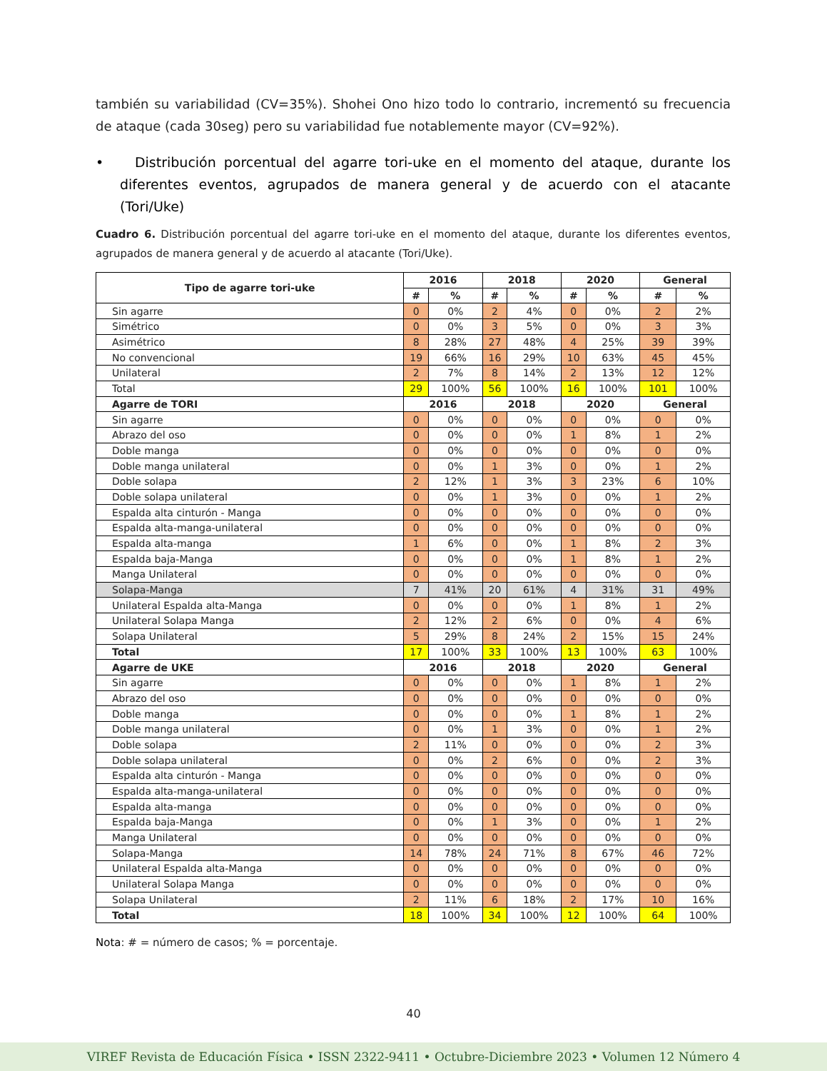también su variabilidad (CV=35%). Shohei Ono hizo todo lo contrario, incrementó su frecuencia de ataque (cada 30seg) pero su variabilidad fue notablemente mayor (CV=92%).
• Distribución porcentual del agarre tori-uke en el momento del ataque, durante los diferentes eventos, agrupados de manera general y de acuerdo con el atacante (Tori/Uke)
Cuadro 6. Distribución porcentual del agarre tori-uke en el momento del ataque, durante los diferentes eventos, agrupados de manera general y de acuerdo al atacante (Tori/Uke).
| Tipo de agarre tori-uke | 2016 | | 2018 | | 2020 | | General | |
| --- | --- | --- | --- | --- | --- | --- | --- | --- |
| | # | % | # | % | # | % | # | % |
| Sin agarre | 0 | 0% | 2 | 4% | 0 | 0% | 2 | 2% |
| Simétrico | 0 | 0% | 3 | 5% | 0 | 0% | 3 | 3% |
| Asimétrico | 8 | 28% | 27 | 48% | 4 | 25% | 39 | 39% |
| No convencional | 19 | 66% | 16 | 29% | 10 | 63% | 45 | 45% |
| Unilateral | 2 | 7% | 8 | 14% | 2 | 13% | 12 | 12% |
| Total | 29 | 100% | 56 | 100% | 16 | 100% | 101 | 100% |
| Agarre de TORI | 2016 | | 2018 | | 2020 | | General | |
| Sin agarre | 0 | 0% | 0 | 0% | 0 | 0% | 0 | 0% |
| Abrazo del oso | 0 | 0% | 0 | 0% | 1 | 8% | 1 | 2% |
| Doble manga | 0 | 0% | 0 | 0% | 0 | 0% | 0 | 0% |
| Doble manga unilateral | 0 | 0% | 1 | 3% | 0 | 0% | 1 | 2% |
| Doble solapa | 2 | 12% | 1 | 3% | 3 | 23% | 6 | 10% |
| Doble solapa unilateral | 0 | 0% | 1 | 3% | 0 | 0% | 1 | 2% |
| Espalda alta cinturón - Manga | 0 | 0% | 0 | 0% | 0 | 0% | 0 | 0% |
| Espalda alta-manga-unilateral | 0 | 0% | 0 | 0% | 0 | 0% | 0 | 0% |
| Espalda alta-manga | 1 | 6% | 0 | 0% | 1 | 8% | 2 | 3% |
| Espalda baja-Manga | 0 | 0% | 0 | 0% | 1 | 8% | 1 | 2% |
| Manga Unilateral | 0 | 0% | 0 | 0% | 0 | 0% | 0 | 0% |
| Solapa-Manga | 7 | 41% | 20 | 61% | 4 | 31% | 31 | 49% |
| Unilateral Espalda alta-Manga | 0 | 0% | 0 | 0% | 1 | 8% | 1 | 2% |
| Unilateral Solapa Manga | 2 | 12% | 2 | 6% | 0 | 0% | 4 | 6% |
| Solapa Unilateral | 5 | 29% | 8 | 24% | 2 | 15% | 15 | 24% |
| Total | 17 | 100% | 33 | 100% | 13 | 100% | 63 | 100% |
| Agarre de UKE | 2016 | | 2018 | | 2020 | | General | |
| Sin agarre | 0 | 0% | 0 | 0% | 1 | 8% | 1 | 2% |
| Abrazo del oso | 0 | 0% | 0 | 0% | 0 | 0% | 0 | 0% |
| Doble manga | 0 | 0% | 0 | 0% | 1 | 8% | 1 | 2% |
| Doble manga unilateral | 0 | 0% | 1 | 3% | 0 | 0% | 1 | 2% |
| Doble solapa | 2 | 11% | 0 | 0% | 0 | 0% | 2 | 3% |
| Doble solapa unilateral | 0 | 0% | 2 | 6% | 0 | 0% | 2 | 3% |
| Espalda alta cinturón - Manga | 0 | 0% | 0 | 0% | 0 | 0% | 0 | 0% |
| Espalda alta-manga-unilateral | 0 | 0% | 0 | 0% | 0 | 0% | 0 | 0% |
| Espalda alta-manga | 0 | 0% | 0 | 0% | 0 | 0% | 0 | 0% |
| Espalda baja-Manga | 0 | 0% | 1 | 3% | 0 | 0% | 1 | 2% |
| Manga Unilateral | 0 | 0% | 0 | 0% | 0 | 0% | 0 | 0% |
| Solapa-Manga | 14 | 78% | 24 | 71% | 8 | 67% | 46 | 72% |
| Unilateral Espalda alta-Manga | 0 | 0% | 0 | 0% | 0 | 0% | 0 | 0% |
| Unilateral Solapa Manga | 0 | 0% | 0 | 0% | 0 | 0% | 0 | 0% |
| Solapa Unilateral | 2 | 11% | 6 | 18% | 2 | 17% | 10 | 16% |
| Total | 18 | 100% | 34 | 100% | 12 | 100% | 64 | 100% |
Nota: # = número de casos; % = porcentaje.
40
VIREF Revista de Educación Física • ISSN 2322-9411 • Octubre-Diciembre 2023 • Volumen 12 Número 4